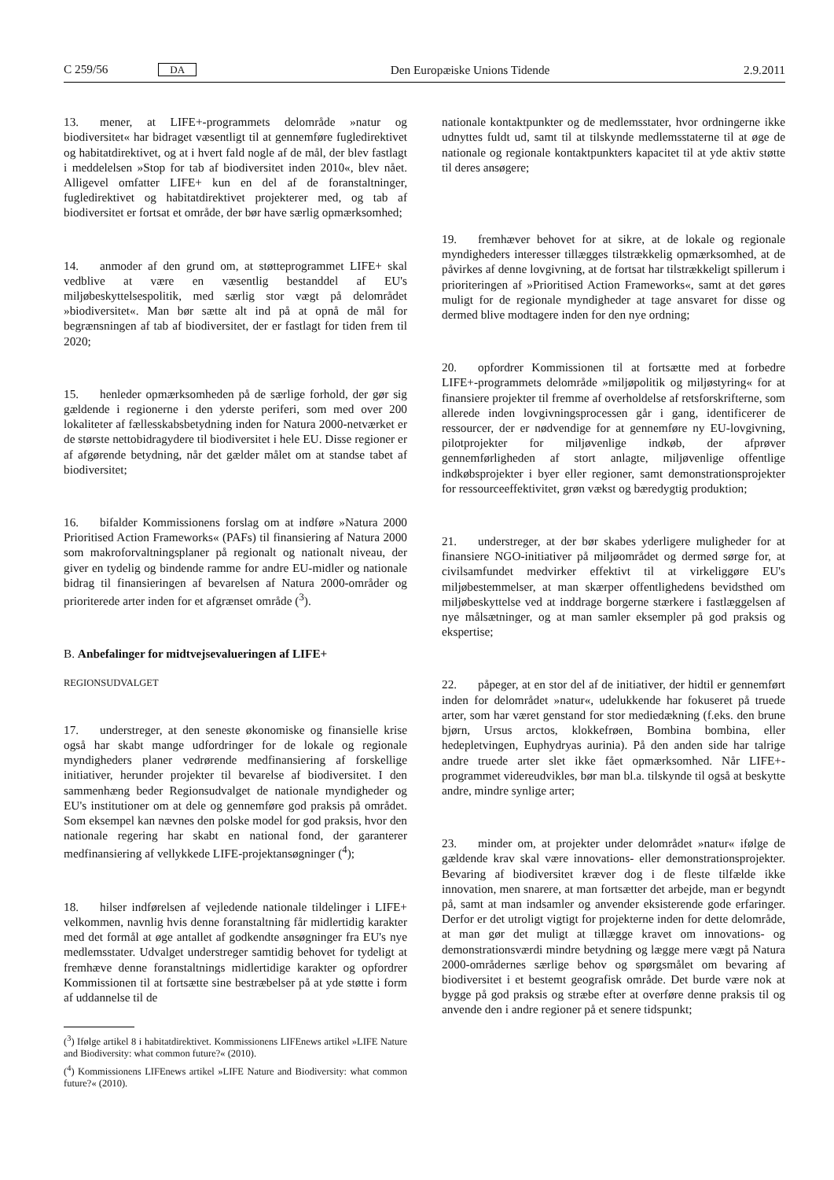C 259/56 DA Den Europæiske Unions Tidende 2.9.2011
13. mener, at LIFE+-programmets delområde »natur og biodiversitet« har bidraget væsentligt til at gennemføre fugledirektivet og habitatdirektivet, og at i hvert fald nogle af de mål, der blev fastlagt i meddelelsen »Stop for tab af biodiversitet inden 2010«, blev nået. Alligevel omfatter LIFE+ kun en del af de foranstaltninger, fugledirektivet og habitatdirektivet projekterer med, og tab af biodiversitet er fortsat et område, der bør have særlig opmærksomhed;
14. anmoder af den grund om, at støtteprogrammet LIFE+ skal vedblive at være en væsentlig bestanddel af EU's miljøbeskyttelsespolitik, med særlig stor vægt på delområdet »biodiversitet«. Man bør sætte alt ind på at opnå de mål for begrænsningen af tab af biodiversitet, der er fastlagt for tiden frem til 2020;
15. henleder opmærksomheden på de særlige forhold, der gør sig gældende i regionerne i den yderste periferi, som med over 200 lokaliteter af fællesskabsbetydning inden for Natura 2000-netværket er de største nettobidragydere til biodiversitet i hele EU. Disse regioner er af afgørende betydning, når det gælder målet om at standse tabet af biodiversitet;
16. bifalder Kommissionens forslag om at indføre »Natura 2000 Prioritised Action Frameworks« (PAFs) til finansiering af Natura 2000 som makroforvaltningsplaner på regionalt og nationalt niveau, der giver en tydelig og bindende ramme for andre EU-midler og nationale bidrag til finansieringen af bevarelsen af Natura 2000-områder og prioriterede arter inden for et afgrænset område (<sup>3</sup>).
B. Anbefalinger for midtvejsevalueringen af LIFE+
REGIONSUDVALGET
17. understreger, at den seneste økonomiske og finansielle krise også har skabt mange udfordringer for de lokale og regionale myndigheders planer vedrørende medfinansiering af forskellige initiativer, herunder projekter til bevarelse af biodiversitet. I den sammenhæng beder Regionsudvalget de nationale myndigheder og EU's institutioner om at dele og gennemføre god praksis på området. Som eksempel kan nævnes den polske model for god praksis, hvor den nationale regering har skabt en national fond, der garanterer medfinansiering af vellykkede LIFE-projektansøgninger (<sup>4</sup>);
18. hilser indførelsen af vejledende nationale tildelinger i LIFE+ velkommen, navnlig hvis denne foranstaltning får midlertidig karakter med det formål at øge antallet af godkendte ansøgninger fra EU's nye medlemsstater. Udvalget understreger samtidig behovet for tydeligt at fremhæve denne foranstaltnings midlertidige karakter og opfordrer Kommissionen til at fortsætte sine bestræbelser på at yde støtte i form af uddannelse til de
(<sup>3</sup>) Ifølge artikel 8 i habitatdirektivet. Kommissionens LIFEnews artikel »LIFE Nature and Biodiversity: what common future?« (2010).
(<sup>4</sup>) Kommissionens LIFEnews artikel »LIFE Nature and Biodiversity: what common future?« (2010).
nationale kontaktpunkter og de medlemsstater, hvor ordningerne ikke udnyttes fuldt ud, samt til at tilskynde medlemsstaterne til at øge de nationale og regionale kontaktpunkters kapacitet til at yde aktiv støtte til deres ansøgere;
19. fremhæver behovet for at sikre, at de lokale og regionale myndigheders interesser tillægges tilstrækkelig opmærksomhed, at de påvirkes af denne lovgivning, at de fortsat har tilstrækkeligt spillerum i prioriteringen af »Prioritised Action Frameworks«, samt at det gøres muligt for de regionale myndigheder at tage ansvaret for disse og dermed blive modtagere inden for den nye ordning;
20. opfordrer Kommissionen til at fortsætte med at forbedre LIFE+-programmets delområde »miljøpolitik og miljøstyring« for at finansiere projekter til fremme af overholdelse af retsforskrifterne, som allerede inden lovgivningsprocessen går i gang, identificerer de ressourcer, der er nødvendige for at gennemføre ny EU-lovgivning, pilotprojekter for miljøvenlige indkøb, der afprøver gennemførligheden af stort anlagte, miljøvenlige offentlige indkøbsprojekter i byer eller regioner, samt demonstrationsprojekter for ressourceeffektivitet, grøn vækst og bæredygtig produktion;
21. understreger, at der bør skabes yderligere muligheder for at finansiere NGO-initiativer på miljøområdet og dermed sørge for, at civilsamfundet medvirker effektivt til at virkeliggøre EU's miljøbestemmelser, at man skærper offentlighedens bevidsthed om miljøbeskyttelse ved at inddrage borgerne stærkere i fastlæggelsen af nye målsætninger, og at man samler eksempler på god praksis og ekspertise;
22. påpeger, at en stor del af de initiativer, der hidtil er gennemført inden for delområdet »natur«, udelukkende har fokuseret på truede arter, som har været genstand for stor mediedækning (f.eks. den brune bjørn, Ursus arctos, klokkefrøen, Bombina bombina, eller hedepletvingen, Euphydryas aurinia). På den anden side har talrige andre truede arter slet ikke fået opmærksomhed. Når LIFE+-programmet videreudvikles, bør man bl.a. tilskynde til også at beskytte andre, mindre synlige arter;
23. minder om, at projekter under delområdet »natur« ifølge de gældende krav skal være innovations- eller demonstrationsprojekter. Bevaring af biodiversitet kræver dog i de fleste tilfælde ikke innovation, men snarere, at man fortsætter det arbejde, man er begyndt på, samt at man indsamler og anvender eksisterende gode erfaringer. Derfor er det utroligt vigtigt for projekterne inden for dette delområde, at man gør det muligt at tillægge kravet om innovations- og demonstrationsværdi mindre betydning og lægge mere vægt på Natura 2000-områdernes særlige behov og spørgsmålet om bevaring af biodiversitet i et bestemt geografisk område. Det burde være nok at bygge på god praksis og stræbe efter at overføre denne praksis til og anvende den i andre regioner på et senere tidspunkt;